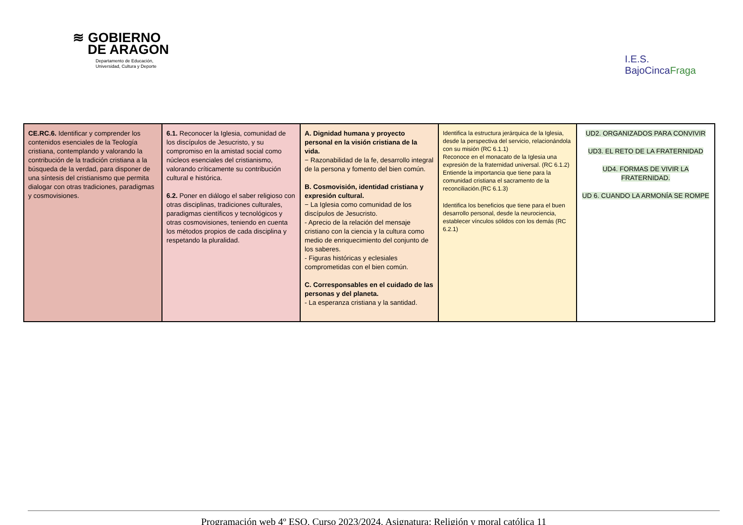≋ GOBIERNO
DE ARAGON
Departamento de Educación,
Universidad, Cultura y Deporte
I.E.S.
BajoCincaFraga
| CE.RC.6. Identificar y comprender los contenidos esenciales de la Teología cristiana, contemplando y valorando la contribución de la tradición cristiana a la búsqueda de la verdad, para disponer de una síntesis del cristianismo que permita dialogar con otras tradiciones, paradigmas y cosmovisiones. | 6.1. Reconocer la Iglesia, comunidad de los discípulos de Jesucristo, y su compromiso en la amistad social como núcleos esenciales del cristianismo, valorando críticamente su contribución cultural e histórica. 6.2. Poner en diálogo el saber religioso con otras disciplinas, tradiciones culturales, paradigmas científicos y tecnológicos y otras cosmovisiones, teniendo en cuenta los métodos propios de cada disciplina y respetando la pluralidad. | A. Dignidad humana y proyecto personal en la visión cristiana de la vida. − Razonabilidad de la fe, desarrollo integral de la persona y fomento del bien común. B. Cosmovisión, identidad cristiana y expresión cultural. − La Iglesia como comunidad de los discípulos de Jesucristo. - Aprecio de la relación del mensaje cristiano con la ciencia y la cultura como medio de enriquecimiento del conjunto de los saberes. - Figuras históricas y eclesiales comprometidas con el bien común. C. Corresponsables en el cuidado de las personas y del planeta. - La esperanza cristiana y la santidad. | Identifica la estructura jerárquica de la Iglesia, desde la perspectiva del servicio, relacionándola con su misión (RC 6.1.1) Reconoce en el monacato de la Iglesia una expresión de la fraternidad universal. (RC 6.1.2) Entiende la importancia que tiene para la comunidad cristiana el sacramento de la reconciliación.(RC 6.1.3) Identifica los beneficios que tiene para el buen desarrollo personal, desde la neurociencia, establecer vínculos sólidos con los demás (RC 6.2.1) | UD2. ORGANIZADOS PARA CONVIVIR UD3. EL RETO DE LA FRATERNIDAD UD4. FORMAS DE VIVIR LA FRATERNIDAD. UD 6. CUANDO LA ARMONÍA SE ROMPE |
Programación web 4º ESO. Curso 2023/2024. Asignatura: Religión y moral católica 11